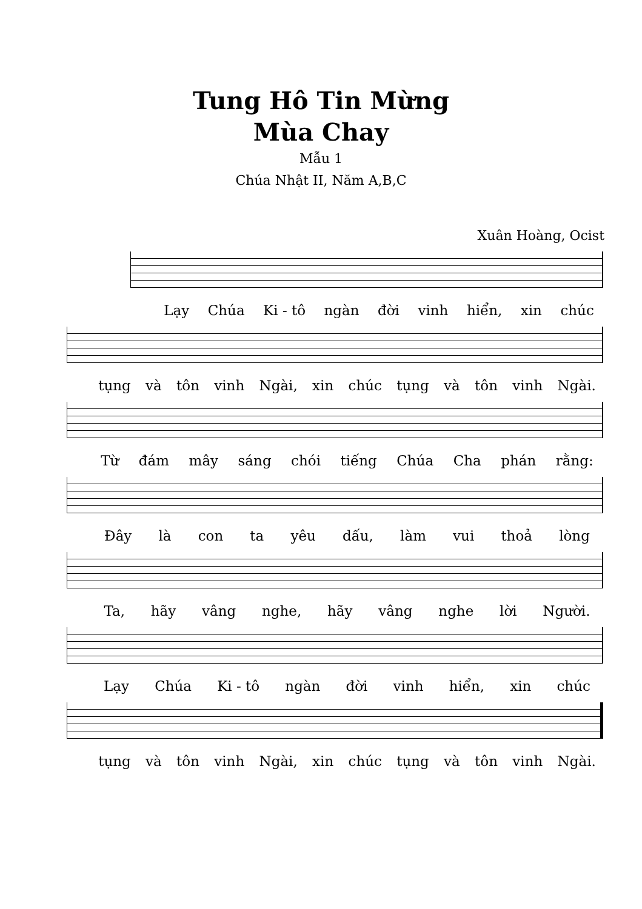Tung Hô Tin Mừng
Mùa Chay
Mẫu 1
Chúa Nhật II, Năm A,B,C
Xuân Hoàng, Ocist
Lạy Chúa Ki - tô ngàn đời vinh hiển, xin chúc
tụng và tôn vinh Ngài, xin chúc tụng và tôn vinh Ngài.
Từ đám mây sáng chói tiếng Chúa Cha phán rằng:
Đây là con ta yêu dấu, làm vui thoả lòng
Ta, hãy vâng nghe, hãy vâng nghe lời Người.
Lạy Chúa Ki - tô ngàn đời vinh hiển, xin chúc
tụng và tôn vinh Ngài, xin chúc tụng và tôn vinh Ngài.